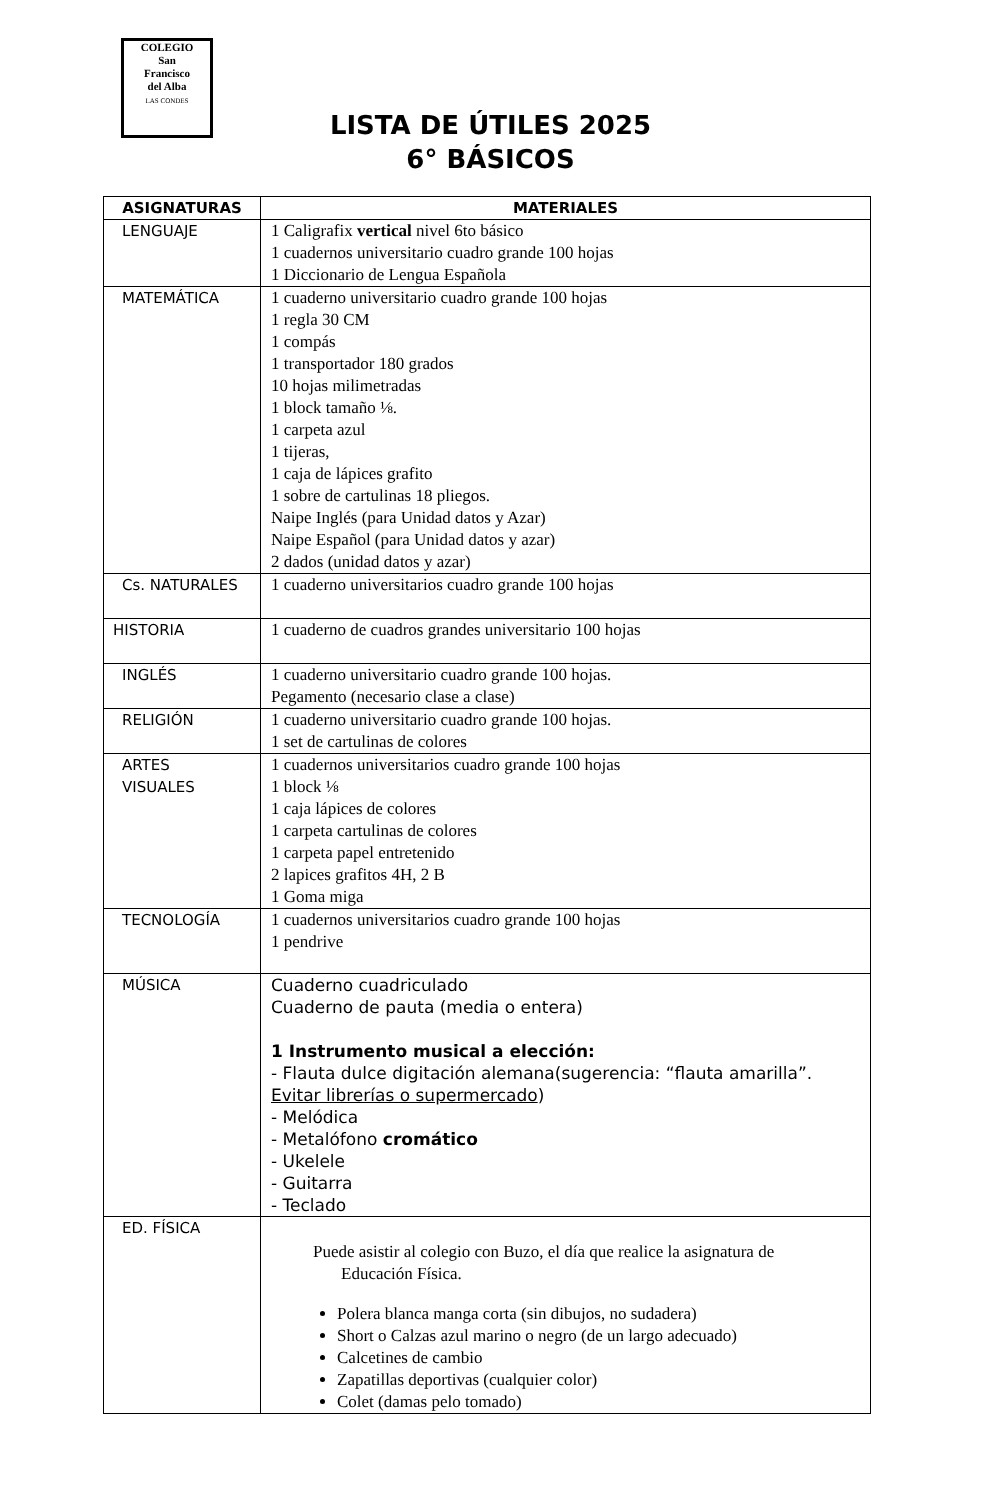COLEGIO
San
Francisco
del Alba
LAS CONDES
LISTA DE ÚTILES 2025
6° BÁSICOS
| ASIGNATURAS | MATERIALES |
| --- | --- |
| LENGUAJE | 1 Caligrafix vertical nivel 6to básico 1 cuadernos universitario cuadro grande 100 hojas 1 Diccionario de Lengua Española |
| MATEMÁTICA | 1 cuaderno universitario cuadro grande 100 hojas 1 regla 30 CM 1 compás 1 transportador 180 grados 10 hojas milimetradas 1 block tamaño ⅛. 1 carpeta azul 1 tijeras, 1 caja de lápices grafito 1 sobre de cartulinas 18 pliegos. Naipe Inglés (para Unidad datos y Azar) Naipe Español (para Unidad datos y azar) 2 dados (unidad datos y azar) |
| Cs. NATURALES | 1 cuaderno universitarios cuadro grande 100 hojas |
| HISTORIA | 1 cuaderno de cuadros grandes universitario 100 hojas |
| INGLÉS | 1 cuaderno universitario cuadro grande 100 hojas. Pegamento (necesario clase a clase) |
| RELIGIÓN | 1 cuaderno universitario cuadro grande 100 hojas. 1 set de cartulinas de colores |
| ARTES VISUALES | 1 cuadernos universitarios cuadro grande 100 hojas 1 block ⅛ 1 caja lápices de colores 1 carpeta cartulinas de colores 1 carpeta papel entretenido 2 lapices grafitos 4H, 2 B 1 Goma miga |
| TECNOLOGÍA | 1 cuadernos universitarios cuadro grande 100 hojas 1 pendrive |
| MÚSICA | Cuaderno cuadriculado Cuaderno de pauta (media o entera) 1 Instrumento musical a elección: - Flauta dulce digitación alemana(sugerencia: “flauta amarilla”. Evitar librerías o supermercado ) - Melódica - Metalófono cromático - Ukelele - Guitarra - Teclado |
| ED. FÍSICA | Puede asistir al colegio con Buzo, el día que realice la asignatura de Educación Física. Polera blanca manga corta (sin dibujos, no sudadera) Short o Calzas azul marino o negro (de un largo adecuado) Calcetines de cambio Zapatillas deportivas (cualquier color) Colet (damas pelo tomado) |